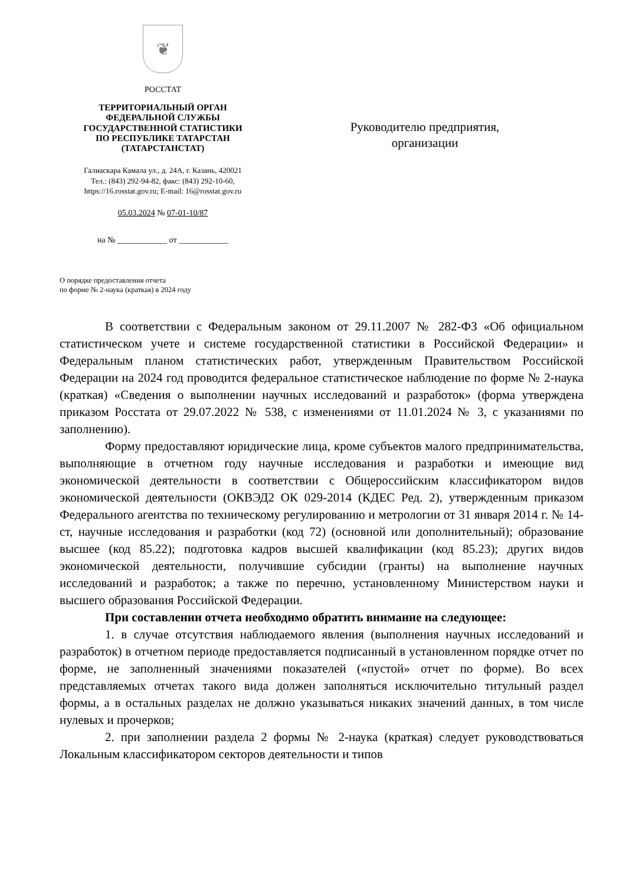❦
РОССТАТ
ТЕРРИТОРИАЛЬНЫЙ ОРГАН
ФЕДЕРАЛЬНОЙ СЛУЖБЫ
ГОСУДАРСТВЕННОЙ СТАТИСТИКИ
ПО РЕСПУБЛИКЕ ТАТАРСТАН
(ТАТАРСТАНСТАТ)
Галиаскара Камала ул., д. 24А, г. Казань, 420021
Тел.: (843) 292-94-82, факс: (843) 292-10-60,
https://16.rosstat.gov.ru; E-mail: 16@rosstat.gov.ru
05.03.2024 № 07-01-10/87
на № ____________ от ____________
Руководителю предприятия,
организации
О порядке предоставления отчета
по форме № 2-наука (краткая) в 2024 году
В соответствии с Федеральным законом от 29.11.2007 № 282-ФЗ «Об официальном статистическом учете и системе государственной статистики в Российской Федерации» и Федеральным планом статистических работ, утвержденным Правительством Российской Федерации на 2024 год проводится федеральное статистическое наблюдение по форме № 2-наука (краткая) «Сведения о выполнении научных исследований и разработок» (форма утверждена приказом Росстата от 29.07.2022 № 538, с изменениями от 11.01.2024 № 3, с указаниями по заполнению).
Форму предоставляют юридические лица, кроме субъектов малого предпринимательства, выполняющие в отчетном году научные исследования и разработки и имеющие вид экономической деятельности в соответствии с Общероссийским классификатором видов экономической деятельности (ОКВЭД2 ОК 029-2014 (КДЕС Ред. 2), утвержденным приказом Федерального агентства по техническому регулированию и метрологии от 31 января 2014 г. № 14-ст, научные исследования и разработки (код 72) (основной или дополнительный); образование высшее (код 85.22); подготовка кадров высшей квалификации (код 85.23); других видов экономической деятельности, получившие субсидии (гранты) на выполнение научных исследований и разработок; а также по перечню, установленному Министерством науки и высшего образования Российской Федерации.
При составлении отчета необходимо обратить внимание на следующее:
1. в случае отсутствия наблюдаемого явления (выполнения научных исследований и разработок) в отчетном периоде предоставляется подписанный в установленном порядке отчет по форме, не заполненный значениями показателей («пустой» отчет по форме). Во всех представляемых отчетах такого вида должен заполняться исключительно титульный раздел формы, а в остальных разделах не должно указываться никаких значений данных, в том числе нулевых и прочерков;
2. при заполнении раздела 2 формы № 2-наука (краткая) следует руководствоваться Локальным классификатором секторов деятельности и типов